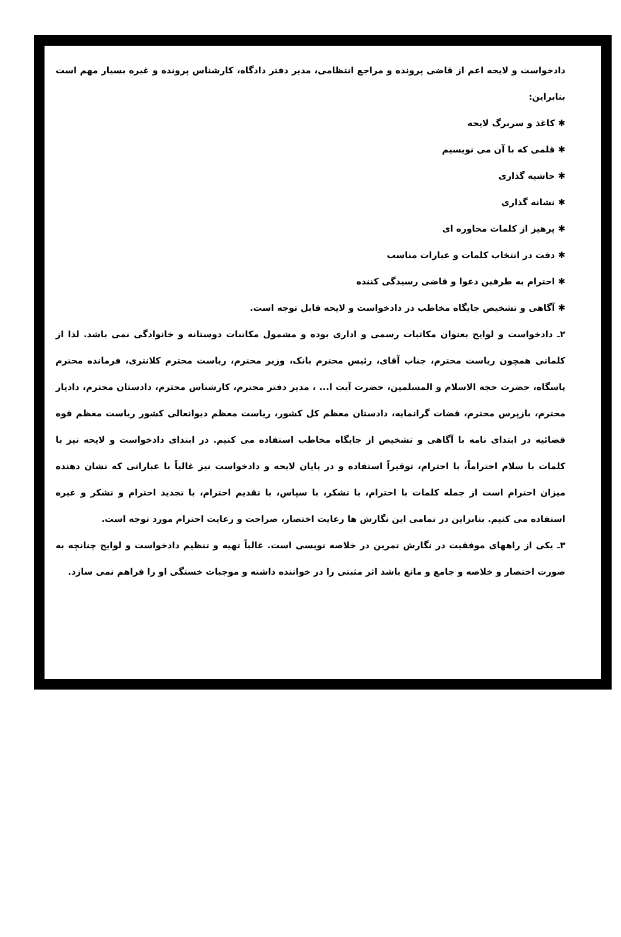دادخواست و لایحه اعم از قاضی پرونده و مراجع انتظامی، مدیر دفتر دادگاه، کارشناس پرونده و غیره بسیار مهم است بنابراین:
✱ کاغذ و سربرگ لایحه
✱ قلمی که با آن می نویسیم
✱ حاشیه گذاری
✱ نشانه گذاری
✱ پرهیز از کلمات محاوره ای
✱ دقت در انتخاب کلمات و عبارات مناسب
✱ احترام به طرفین دعوا و قاضی رسیدگی کننده
✱ آگاهی و تشخیص جایگاه مخاطب در دادخواست و لایحه قابل توجه است.
۲ـ دادخواست و لوایح بعنوان مکاتبات رسمی و اداری بوده و مشمول مکاتبات دوستانه و خانوادگی نمی باشد. لذا از کلماتی همچون ریاست محترم، جناب آقای، رئیس محترم بانک، وزیر محترم، ریاست محترم کلانتری، فرمانده محترم پاسگاه، حضرت حجه الاسلام و المسلمین، حضرت آیت ا... ، مدیر دفتر محترم، کارشناس محترم، دادستان محترم، دادیار محترم، بازپرس محترم، قضات گرانمایه، دادستان معظم کل کشور، ریاست معظم دیوانعالی کشور ریاست معظم قوه قضائیه در ابتدای نامه با آگاهی و تشخیص از جایگاه مخاطب استفاده می کنیم. در ابتدای دادخواست و لایحه نیز با کلمات با سلام احتراماً، با احترام، توقیراً استفاده و در پایان لایحه و دادخواست نیز غالباً با عباراتی که نشان دهنده میزان احترام است از جمله کلمات با احترام، با تشکر، با سپاس، با تقدیم احترام، با تجدید احترام و تشکر و غیره استفاده می کنیم. بنابراین در تمامی این نگارش ها رعایت اختصار، صراحت و رعایت احترام مورد توجه است.
۳ـ یکی از راههای موفقیت در نگارش تمرین در خلاصه نویسی است. غالباً تهیه و تنظیم دادخواست و لوایح چنانچه به صورت اختصار و خلاصه و جامع و مانع باشد اثر مثبتی را در خواننده داشته و موجبات خستگی او را فراهم نمی سازد.